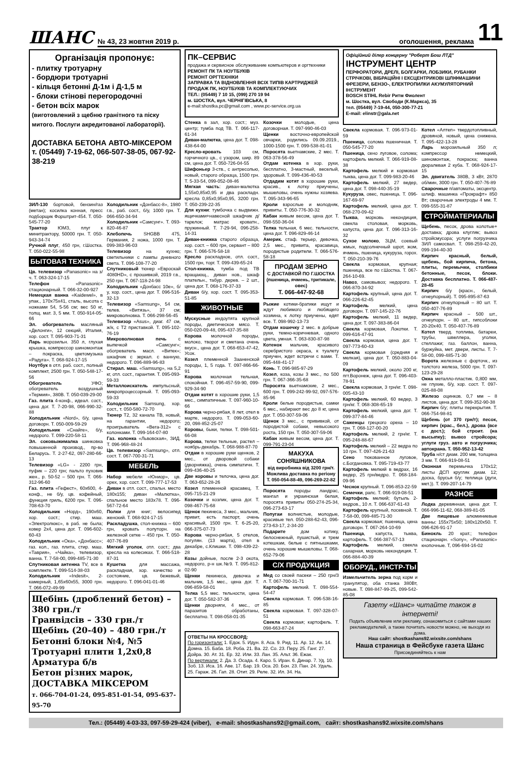ШАНС
№ 43, 23 жовтня 2019 р. оголошення, реклама
11
Організація пропонує:
- плитку тротуарну
- бордюри тротуарні
- кільця бетонні Д-1м і Д-1,5 м
- блоки стінові перегородочні
- бетон всіх марок
(виготовлений з щебню гранітного та піску митого. Послуги акредитованої лабораторії).
ДОСТАВКА БЕТОНА АВТО-МІКСЕРОМ
т. (05449) 7-19-62, 066-507-38-05, 067-92-38-219
ЗИЛ-130 бортовой, бензин/газ (метан); косилка конная, пресс подборщик Форштрит-454. Т. 050-545-77-20
Трактор ЮМЗ, плуг к минитрактору, 50000 грн. Т. 050-943-34-74
Ручной плуг, 450 грн, г.Шостка. Т. 050-022-55-98
БЫТОВАЯ ТЕХНИКА
Цв. телевизор «Panasonic» на з/ч. Т. 063-324-17-15
Телефон «Panasonic» стационарный. Т. 066-32-00-927
Немецкая ванна «Kaidewel», в упак., 170х75х41, сталь, высота с ножками 54, 5-56 см; вес 50 кг, толщ. мат. 3, 5 мм. Т. 050-914-05-66
Эл. обогреватель масляный «Делонги», 12 секций, Италия, хор. сост. Т. 095-903-71-31
Ларь морозильн. 350 л, глухая крышка, компрессор шиномонтаж – покраска, цветомузыка «Радуга». Т. 068-924-17-15
Ноутбук в отл. раб. сост., полный комплект, 2500 грн. Т. 050-548-17-56
Обогреватель УФО; обогреватель воздушный «Термия», 380В. Т. 050-039-29-00
Газ. плита 4-конф., идеал. сост., цена дог. Т. 7-20-98, 066-990-32-88
Холодильник «Nord», б/у, цена договорн. Т. 050-009-59-29
Холодильник «Снайге», б/у, недорого. Т. 099-220-58-11
Эл. соковыжималка шинковка повышенной производ., пр-во Беларусь. Т. 2-27-62, 097-280-66-13
Телевизор «LG» - 2200 грн, пуфик – 220 грн; пальто пуховик жен., р. 50-52 – 500 грн. Т. 066-312-96-60
Газ. плита «Гефест», 60х600, 4-конф., не б/у, цв. кофейный, функция гриль, 6200 грн. Т. 096-708-63-70
Холодильник «Норд», 190х60, хор. сост.; стир. маш. «Электролюкс», в раб. не была; ковер 2х4, цена дог. Т. 096-602-60-43
Холодильник «Ока», «Донбасс»; газ. кол., газ. плита, стир. маш. «Таврия», «Чайка», телевизор, ванна. Т. 7-58-00, 099-485-71-30
Спутниковая антенна TV, все в комплекте. Т. 099-514-38-03
Холодильник «Indesit», 2-камерный, 1,65х60х55, 3000 грн. Т. 066-072-49-99
Холодильник «Донбасс-8», 1980 г.в., раб. сост., б/у, 1000 грн. Т. 066-650-34-94
Холодильник «Самсунг». Т. 093-820-46-87
Хлебопечь SHGBB 475, Германия, 2 ножа, 1000 грн. Т. 099-383-96-03
Телевизор на кухню; светильники с лампы дневного света. Т. 096-108-77-20
Спутниковый тюнер «Евроскай 4080HD», с прошивкой, 2019 г.в., 250 грн. Т. 067-118-24-98
Холодильник «Донбасс 10е», б/у, хор. сост., цена дог. Т. 096-516-32-13
Телевизор «Samsung», 54 см, телев. «Витязь», 37 см; микроволновка. Т. 066-298-56-45
Телевизор «Asus», диаг. 47 см, ж/к, с Т2 приставкой. Т. 095-102-76-19
Микроволновая печь с выпечкой «Самсунг»; обогреватель масл. «Витек»; шкафчик с зеркал. с ванную, недорого. Т. 096-889-96-83
Стирал. маш. «Samsung», на 5,2 кг, отл. сост., гарантия. Т. 095-093-59-33
Металлоискатель импульсный, микропроцессорный. Т. 095-093-59-33
Холодильник Samsung, хор. сост., т. 050-580-72-70
Тюнер Т2, 32 канала ТВ, новый, на гарантии, недорого; проигрыватель «Вега-312» с колонками. Т. 099-164-07-80
Газ. колонка «Львовская», ЗИД. Т. 096-968-48-24
Цв. телевизор «Samsung», отл. сост. Т. 067-700-31-71
МЕБЕЛЬ
Набор мебели «Юниор», цв. орех, хор. сост. Т. 099-777-17-53
Диван в отл. сост., спальн. место 180х155; диван «Малютка», спальное место 183х78. Т. 096-567-72-64
Полки для книг; велосипед женский. Т. 068-924-17-15
Раскладушка, стол-книжка – 600 грн, кровать полуторн. на железной сетке – 450 грн. Т. 050-407-76-89
Мягкий уголок, отл. сост.; два кресла на колесиках. Т. 066-518-87-31
Кушетка для массажа, раскладная, хор. качество и состояние, цв. бежевый, недорого. Т. 096-041-01-46
Щебінь (дроблений бетон) – 380 грн./т
Гранвідсів – 330 грн./т
Щебінь (20-40) – 480 грн./т
Бетонні блоки №4, №5
Тротуарні плити 1,2х0,8
Арматура б/в
Бетон різних марок, ДОСТАВКА МІКСЕРОМ
т. 066-704-01-24, 095-851-01-54, 095-637-95-70
ПК–СЕРВИС
продажа и сервисное обслуживание компьютеров и оргтехники
РЕМОНТ ПК ТА НОУТБУКІВ
РЕМОНТ ОРГТЕХНІКИ
ЗАПРАВКА ТА ВІДНОВЛЕННЯ ВСІХ ТИПІВ КАРТРИДЖЕЙ
ПРОДАЖ ПК, НОУТБУКІВ ТА КОМПЛЕКТУЮЧИХ
ТЕЛ.: (05449) 7 10 15, (099) 270 19 94
м. ШОСТКА, вул. ЧЕРНІГІВСЬКА, 8
e-mail:shostka.pc@gmail.com , www.pc-service.org.ua
Стенка в зал, хор. сост.; муз. центр; тумба под ТВ. Т. 066-117-61-34
Диван-малютка, цена дог. Т. 098-438-64-00
Кресло-кровать 103 см, горчичного цв., с узором, шир. 89 см, цена дог. Т. 050-726-04-55
Шифоньер 3-ств., с антресолью, новый, старого образца, 1500 грн. Т. 5-33-54, 099-052-08-46
Мягкая часть: диван-малютка 1,55х0,85х0,95 и два раскладн. кресла 0,85х0,95х0,95, 3200 грн. Т. 050-239-22-35
Для кухни: тумбочка с выдвижн. ящичками+навесной шкафчик д/тарелок; матрас кроватн., пружинный. Т. 7-29-94, 096-258-14-31
Диван-книжка старого образца, хор. сост. – 600 грн, сервант – 800 грн. Т. 066-576-58-18
Кресло раскладное, отл. сост., 1500 грн, торг. Т. 099-439-65-24
Стол-книжка, тумба под ТВ вращающ., диван нов., шкаф плательн., табур. дерев. – 2 шт., цена дог. Т. 068-176-37-33
Диван б/у, хор. сост. Т. 095-353-51-85
ЖИВОТНЫЕ
Мускусные индоутята крупной породы, диетическое мясо. Т. 050-020-09-48, 095-437-35-88
Корова молочной породы, молоко, творог и сметана очень вкусн., цена дог. Т. 068-653-47-42, Усок.
Козел племенной Зааненской породы, 1, 5 года. Т. 097-866-66-91
Корова молочная тельная, спокойная. Т. 096-457-59-90, 099-929-34-90
Отдам котят в хорошие руки, 1,5 мес., симпатичные. Т. 097-960-10-66
Корова черно-рябая, 8 лет, отел в марте, недорого. Т. 099-053-60-20, 098-852-25-07
Коровы, быки, телки. Т. 098-501-66-08
Корова, телки тельные, растел – ноябрь-декабрь. Т. 068-988-87-70
Отдам в хорошие руки щенков, 2 мес., от дворовой собаки (дворняжка), очень симпатичн. Т. 099-436-40-25
Две коровы и телочка, цена дог. Т. 063-652-28-26
Козел племенной красавец. Т. 095-715-21-29
Козочки и козлик, цена дог. Т. 098-467-75-68
Щенок пекинеса, 3 мес., мальчик, привит, есть паспорт, очень красивый, 1500 грн. Т. 6-25-20, 066-375-07-73
Корова черно-рябая, 5 отелов, погулян. (13 марта), отел в декабре, с.Клишки. Т. 098-439-22-28
Козы дойные, после 2-3 окота, недорого, р-н шк.№9. Т. 095-812-02-90
Щенки пекинеса, девочка и мальчик, 1,5 мес., цена дог. Т. 096-859-58-01
Телка 5,5 мес. тельности, цена дог. Т. 050-582-37-36
Щенки дворняги, 4 мес., от паразитов обработаны, бесплатно. Т. 098-058-01-35
Козочки молодые, цена договорная. Т. 097-990-46-03
Щенки восточно-европейской овчарки, родились 09.09.2019., 1000-1500 грн. Т. 099-538-81-01
Поросята вьетнамские, 2 мес. Т. 063-378-56-49
Отдам котенка в хор. руки, бесплатно, 3-мастный, веселый, здоровый. Т. 099-436-40-53
Отдадим котят в хорошие руки, красив., к лотку приучены, мышеловы, очень нужны хозяева. Т. 095-343-96-65
Кроли взрослые и молодняк, привиты. Т. 050-776-30-32
Кабан живым весом, цена дог. Т. 098-550-36-04
Телка тельная, 6 мес. тельности, цена дог. Т. 096-829-46-14
Америк. стаф. терьер, девочка, 2,5 мес., привита, красавица, породистые родители. Т. 066-576-58-18
ПРОДАМ ЗЕРНО
С ДОСТАВКОЙ ПО Г.ШОСТКА
(пшеница, ячмень, тритикале, овес)
Т. 066-447-92-68
Рыжие котики-братики ищут и ждут любимого и любящего хозяина, к лотку приучены, едят все. Т. 098-992-13-73
Отдам кошечку 2 мес. в добрые руки, темно-коричневая, одного цвета, умная. Т. 063-830-87-98
Котенок мальчик, красивого серебристого окраса, к туалету приучен, ждет встречи с вами. Т. 095-448-41-17
Конь. Т. 096-985-97-29
Козел, коза, козы 3 мес., по 500 грн. Т. 067-366-35-68
Поросята вьетнамские, 2 мес., 600 грн. Т. 099-242-99-92, 097-576-85-96
Кроли белые породистые, самки 6 мес., набирают вес до 8 кг, цена дог. Т. 050-307-59-06
Щенок 3 мес., с прививкой, от породистой собаки, невысокого роста, 150 грн. Т. 050-307-59-06
Кабан живым весом, цена дог. Т. 099-791-23-04
МАКУХА СОНЯШНИКОВА
від виробника від 3200 грн/т. Можлива доставка по регіону Т. 050-054-88-49, 096-269-22-82
Поросята породы ландрас, мангал и украинская белая, поросята привиты 050-274-25-34, 096-273-63-17
Попугаи волнистые, молодые, красивые тел. 050-288-62-43, 096-273-63-17, 2-34-20
Подарите дом котику, белоснежный, пушистый, и трем котешкам, белые с пятнышками, очень хорошие мышеловы. Т. 068-652-79-06
С/Х ПРОДУКЦИЯ
Мед со своей пасеки – 250 грн/3 л. Т. 067-700-31-71
Картофель мелкий. Т. 098-554-54-47
Свекла кормовая. Т. 096-538-16-85
Свекла кормовая. Т. 097-328-07-51
Свекла кормовая; картофель. Т. 098-663-87-24
ОТВЕТЫ НА КРОССВОРД:
По горизонтали: 1. Едок. 5. Идун. 8. Аса. 9. Рид. 11. Ар. 12. Ан. 14. Домна. 15. Баба. 18. Роба. 21. Ва. 22. Со. 23. Перу. 25. Ганг. 27. Дойра. 30. Ат. 31. Ер. 32. Или. 33. Лан. 35. Альт. 36. Ежак.
По вертикали: 2. Да. 3. Осада. 4. Каро. 5. Иран. 6. Динар. 7. Уд. 10. Зоб. 13. Иса. 16. Аве. 17. Бар. 19. Оса. 20. Бон. 23. Пан. 24. Удаль. 25. Гараж. 26. Гап. 28. Отит. 29. Реле. 32. Ил. 34. На.
Офіційний ділер концерну "Роберт Бош ЛТД"
ІНСТРУМЕНТ ЦЕНТР
ПЕРФОРАТОРИ, ДРЕЛІ, БОЛГАРКИ, ЛОБЗИКИ, РУБАНКИ СТРІЧКОВІ, ВІБРАЦІЙНІ І ЕКСЦЕНТРИКОВІ ШЛІФМАШИНИ ФРЕЗЕРИ, БЕНЗО-, ЕЛЕКТРОПИЛКИ АКУМУЛЯТОРНИЙ ІНСТРУМЕНТ
BOSCH STIHL Rebir Ритм Фиолент
м. Шостка, вул. Свободи (К.Маркса), 35
тел. (05449) 7-19-44, 050-300-77-21
E-mail: elinstr@gala.net
Свекла кормовая. Т. 096-973-01-59
Пшеница, солома пшеничная. Т. 050-545-77-20
Пшеница, сено луговое, солома; картофель мелкий. Т. 066-919-08-38
Картофель мелкий и кормовая тыква, цена дог. Т. 099-983-20-46
Картофель мелкий, 27 ведер, цена дог. Т. 098-440-35-19
Кукуруза, овес, пшеница. Т. 096-167-69-97
Картофель мелкий, цена дог. Т. 068-270-09-42
Тыква, морковь некондиция, свекла столовая, морковь, капуста, цена дог. Т. 096-313-16-32
Сухое молоко, ЗЦМ, соевый жмых, подсолнечный шрот, жом, ячмень, пшеница, кукуруза, горох. Т. 050-210-39-76
Свекла кормовая, крупная; пшеница, все по г.Шостка. Т. 067-264-10-69.
Навоз, самовывоз; недорого. Т. 066-870-34-92
Картофель крупный, цена дог. Т. 066-226-62-45
Картофель мелкий, цена договорн. Т. 097-145-22-76
Картофель мелкий, 11 ведер, цена дог. Т. 097-383-86-04
Свекла кормовая, Локотки. Т. 099-616-47-91
Свекла кормовая, цена дог. Т. 097-773-60-43
Свекла кормовая (средняя и мелкая), цена дог. Т. 050-883-04-09
Картофель мелкий, около 200 кг, пгт.Воронеж, цена дог. Т. 096-403-78-91
Свекла кормовая, 3 грн/кг. Т. 098-005-43-10
Картофель мелкий, 60 ведер, 3 грн/кг. Т. 068-308-65-19
Картофель мелкий, цена дог. Т. 099-377-84-46
Саженцы грецкого ореха – 10 грн. Т. 068-127-00-20
Картофель мелкий, 2 грн/кг. Т. 095-248-88-67
Картофель мелкий – 22 ведра по 10 грн. Т. 097-426-21-63
Сено тюкованное луговое, с.Богдановка. Т. 095-719-43-77
Картофель мелкий в ведрах, 16 ведер, 25 грн/ведро. Т. 068-184-09-96
Чеснок крупный. Т. 096-853-22-59
Семечки, рапс. Т. 066-919-08-51
Картофель мелкий; бутыль 2-ведров., 10 л. Т. 066-637-61-43
Картофель крупный, посевной. Т. 7-58-00, 099-485-71-30
Свекла кормовая; пшеница, цена договорн. Т. 067-264-10-69
Пшеница, капуста, тыква, картофель. Т. 066-387-57-13
Картофель мелкий, свекла сахарная, морковь некондиция. Т. 066-884-40-39
ОБОРУД., ИНСТР-ТЫ
Измельчитель зерна под корм и гранулятор, оба станка 380Вт, новые. Т. 098-847-99-25, 099-542-85-08
Котел «Алтеп» твердотопливный, дровяной, новый, цена снижена. Т. 095-422-13-28
Ларь морозильный 350 л; компрессор немецкий, шиномонтаж, покраска; ванна дюралевая 2 куба. Т. 068-924-17-15
Эл. двигатель 380В, 3 кВт, 2870 об/мин, 3000 грн. Т. 050-407-76-89
Сварочные п/автоматы, эксцентр. шлиф. машинка «Прокрафт» 850 Вт; сварочные электроды 4 мм. Т. 099-555-31-87
СТРОЙМАТЕРИАЛЫ
Щебень, песок, дрова колотые+ доставка; дрова клугляк; вывоз стройсмусора; услуги погрузчика ЗИЛ самосвал. Т. 098-259-42-20, 099-194-40-30
Кирпич красный, белый, щебень, бой кирпича, бетона, плиты, перемычки, столбики бетонные, песок, блоки. Доставка бесплатно. Т. 066-487-28-45
Кирпич б/у (красн., белый, огнеупорный). Т. 095-895-87-63
Кирпич огнеупорный – 80 шт. Т. 050-407-76-89
Кирпич красный – 500 шт., огнеупорн. – 80 шт., гипсоблоки 20-20х40. Т. 050-407-76-89
Котел тверд. топлива, батареи, трубы, швеллера, уголки, стеллажи; газ. баллон, ванна, буржуйка, мет. двери, листы. Т. 7-58-00, 099-485-71-30
Ворота железные с форточк., из толстого железа, 5000 грн. Т. 097-123-29-28
Окна металло-пластик. 0,800 мм, не глухие, б/у, хор. сост. Т. 097-025-88-08
Железо оцинков. 0,7 мм – 8 листов, цена дог. Т. 099-352-90-38
Кирпич б/у; плиты перекрытия. Т. 066-754-98-81
Щебень (от 370 грн/т); песок, кирпич (крас., бел.), дрова (все с дост.); бой строит. (на высыпку); вывоз стройсора; углуги груз. авто и погрузчика; автокрана. Т. 050-952-13-42
Труба н/ст диам. 200 мм, толщина 3 мм. Т. 066-919-08-51
Оконная перемычка 170х12; листы ДСП кругляк диам. 12; доска, брусья б/у; теплица (дуги, мет.)). Т. 099-207-14-79
РАЗНОЕ
Лодка деревянная, цена дог. Т. 066-996-11-62, 068-389-81-05
Две пищевые алюминиевые ванны: 155х75х50; 180х120х50. Т. 096-626-91-17
Бинокль 20 крат.; телефон стационарн. «Sony», «Panasonic» кнопочные. Т, 096-694-16-02
Газету «Шанс» читайте також в інтернеті!
Подать объявление или рекламу, ознакомиться с сайтами наших рекламодателей, а также почитать новости можно, не выходя из дома.
Наш сайт: shostkashans92.wixsite.com/shans
Наша страница в Фейсбуке газета Шанс
Присоединяйтесь к нам
Тел.: (05449) 4-03-33, 097-59-29-424 (viber), e-mail: shostkashans92@gmail.com, сайт: shostkashans92.wixsite.com/shans